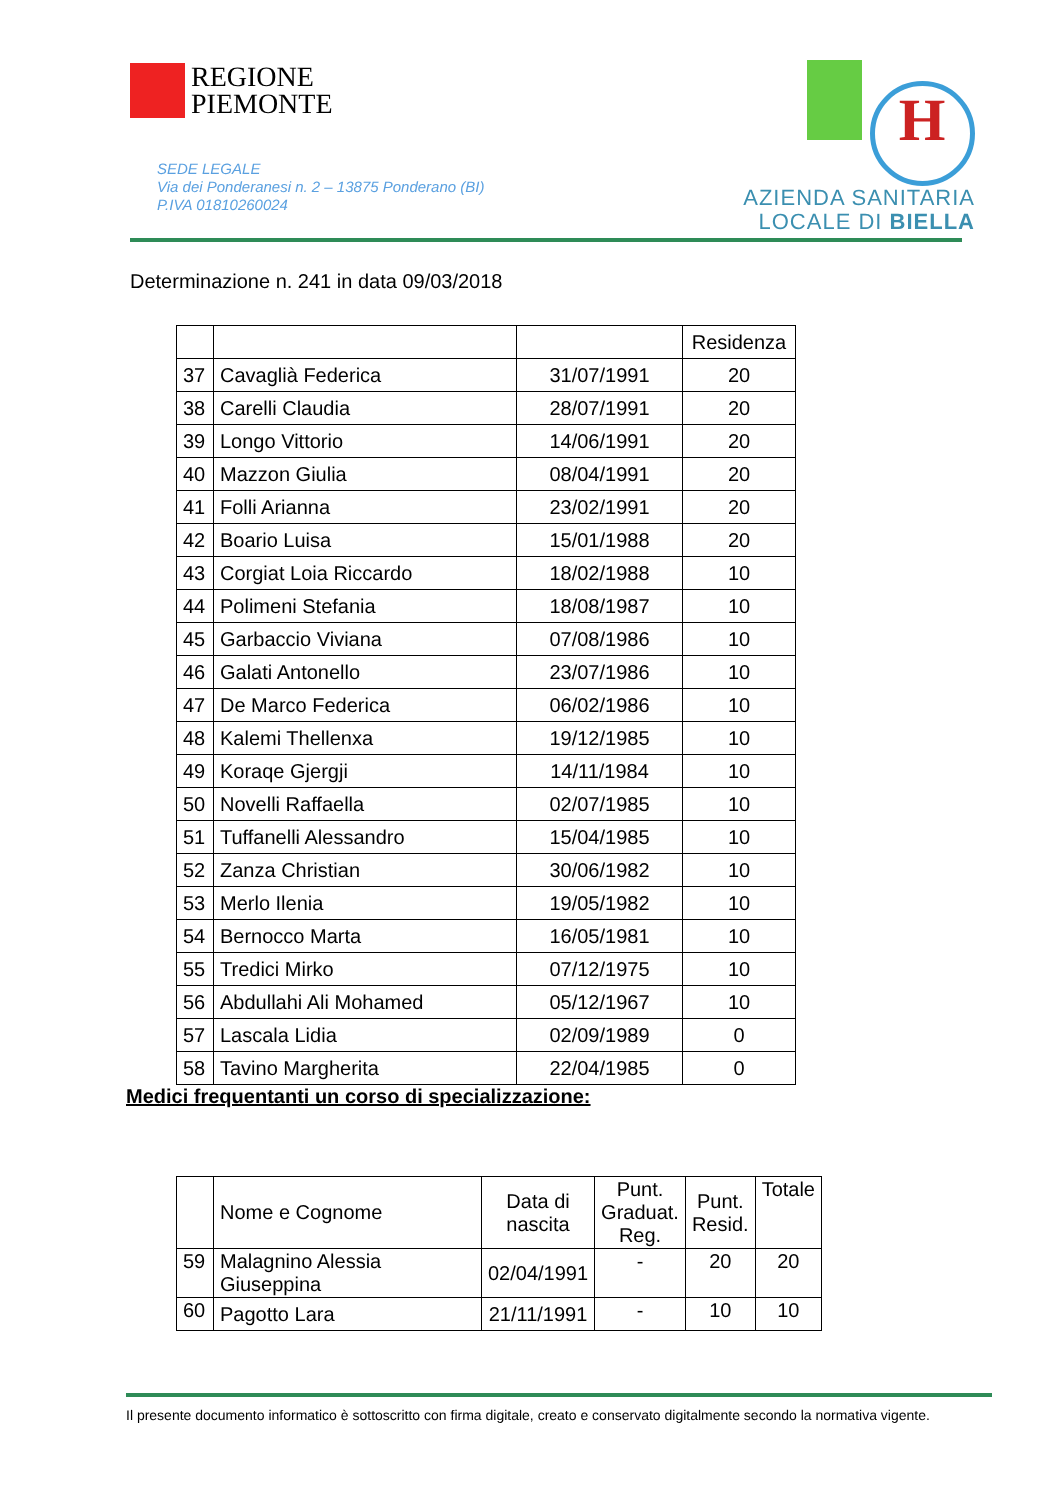REGIONE
PIEMONTE
SEDE LEGALE
Via dei Ponderanesi n. 2 – 13875 Ponderano (BI)
P.IVA 01810260024
H
AZIENDA SANITARIA
LOCALE DI BIELLA
Determinazione n. 241 in data 09/03/2018
| | | | Residenza |
| 37 | Cavaglià Federica | 31/07/1991 | 20 |
| 38 | Carelli Claudia | 28/07/1991 | 20 |
| 39 | Longo Vittorio | 14/06/1991 | 20 |
| 40 | Mazzon Giulia | 08/04/1991 | 20 |
| 41 | Folli Arianna | 23/02/1991 | 20 |
| 42 | Boario Luisa | 15/01/1988 | 20 |
| 43 | Corgiat Loia Riccardo | 18/02/1988 | 10 |
| 44 | Polimeni Stefania | 18/08/1987 | 10 |
| 45 | Garbaccio Viviana | 07/08/1986 | 10 |
| 46 | Galati Antonello | 23/07/1986 | 10 |
| 47 | De Marco Federica | 06/02/1986 | 10 |
| 48 | Kalemi Thellenxa | 19/12/1985 | 10 |
| 49 | Koraqe Gjergji | 14/11/1984 | 10 |
| 50 | Novelli Raffaella | 02/07/1985 | 10 |
| 51 | Tuffanelli Alessandro | 15/04/1985 | 10 |
| 52 | Zanza Christian | 30/06/1982 | 10 |
| 53 | Merlo Ilenia | 19/05/1982 | 10 |
| 54 | Bernocco Marta | 16/05/1981 | 10 |
| 55 | Tredici Mirko | 07/12/1975 | 10 |
| 56 | Abdullahi Ali Mohamed | 05/12/1967 | 10 |
| 57 | Lascala Lidia | 02/09/1989 | 0 |
| 58 | Tavino Margherita | 22/04/1985 | 0 |
Medici frequentanti un corso di specializzazione:
| | Nome e Cognome | Data di nascita | Punt. Graduat. Reg. | Punt. Resid. | Totale |
| 59 | Malagnino Alessia Giuseppina | 02/04/1991 | - | 20 | 20 |
| 60 | Pagotto Lara | 21/11/1991 | - | 10 | 10 |
Il presente documento informatico è sottoscritto con firma digitale, creato e conservato digitalmente secondo la normativa vigente.